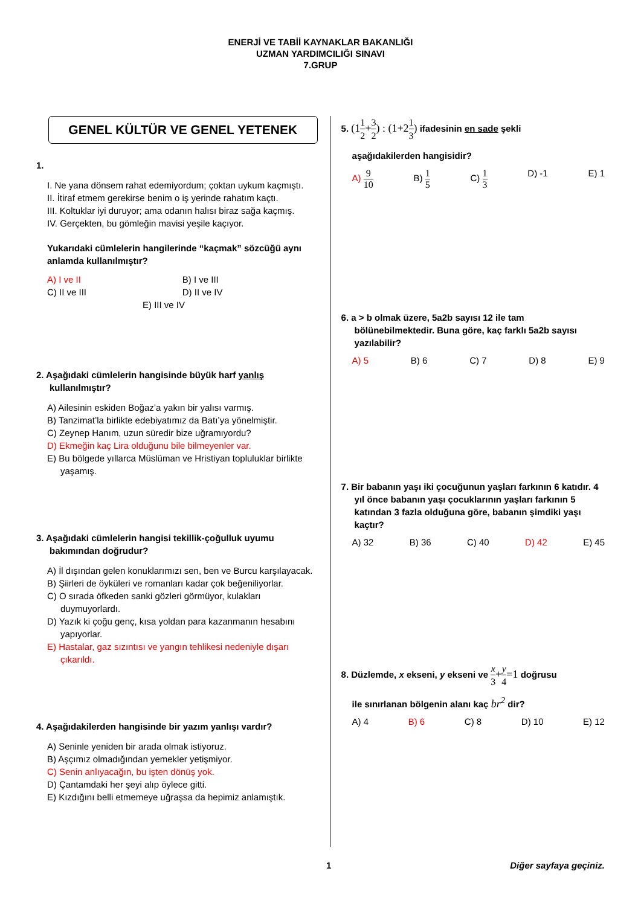ENERJİ VE TABİİ KAYNAKLAR BAKANLIĞI
UZMAN YARDIMCILIĞI SINAVI
7.GRUP
GENEL KÜLTÜR VE GENEL YETENEK
1.
I. Ne yana dönsem rahat edemiyordum; çoktan uykum kaçmıştı.
II. İtiraf etmem gerekirse benim o iş yerinde rahatım kaçtı.
III. Koltuklar iyi duruyor; ama odanın halısı biraz sağa kaçmış.
IV. Gerçekten, bu gömleğin mavisi yeşile kaçıyor.
Yukarıdaki cümlelerin hangilerinde “kaçmak” sözcüğü aynı anlamda kullanılmıştır?
A) I ve II B) I ve III C) II ve III D) II ve IV
E) III ve IV
2. Aşağıdaki cümlelerin hangisinde büyük harf yanlış kullanılmıştır?
A) Ailesinin eskiden Boğaz’a yakın bir yalısı varmış.
B) Tanzimat’la birlikte edebiyatımız da Batı’ya yönelmiştir.
C) Zeynep Hanım, uzun süredir bize uğramıyordu?
D) Ekmeğin kaç Lira olduğunu bile bilmeyenler var.
E) Bu bölgede yıllarca Müslüman ve Hristiyan topluluklar birlikte yaşamış.
3. Aşağıdaki cümlelerin hangisi tekillik-çoğulluk uyumu bakımından doğrudur?
A) İl dışından gelen konuklarımızı sen, ben ve Burcu karşılayacak.
B) Şiirleri de öyküleri ve romanları kadar çok beğeniliyorlar.
C) O sırada öfkeden sanki gözleri görmüyor, kulakları duymuyorlardı.
D) Yazık ki çoğu genç, kısa yoldan para kazanmanın hesabını yapıyorlar.
E) Hastalar, gaz sızıntısı ve yangın tehlikesi nedeniyle dışarı çıkarıldı.
4. Aşağıdakilerden hangisinde bir yazım yanlışı vardır?
A) Seninle yeniden bir arada olmak istiyoruz.
B) Aşçımız olmadığından yemekler yetişmiyor.
C) Senin anlıyacağın, bu işten dönüş yok.
D) Çantamdaki her şeyi alıp öylece gitti.
E) Kızdığını belli etmemeye uğraşsa da hepimiz anlamıştık.
5. (11 2+3 2) : (1+21 3) ifadesinin en sade şekli
aşağıdakilerden hangisidir?
A) 9 10 B) 1 5 C) 1 3 D) -1 E) 1
6. a > b olmak üzere, 5a2b sayısı 12 ile tam bölünebilmektedir. Buna göre, kaç farklı 5a2b sayısı yazılabilir?
A) 5 B) 6 C) 7 D) 8 E) 9
7. Bir babanın yaşı iki çocuğunun yaşları farkının 6 katıdır. 4 yıl önce babanın yaşı çocuklarının yaşları farkının 5 katından 3 fazla olduğuna göre, babanın şimdiki yaşı kaçtır?
A) 32 B) 36 C) 40 D) 42 E) 45
8. Düzlemde, x ekseni, y ekseni ve x 3+y 4=1 doğrusu
ile sınırlanan bölgenin alanı kaç br<sup>2</sup> dir?
A) 4 B) 6 C) 8 D) 10 E) 12
1 Diğer sayfaya geçiniz.